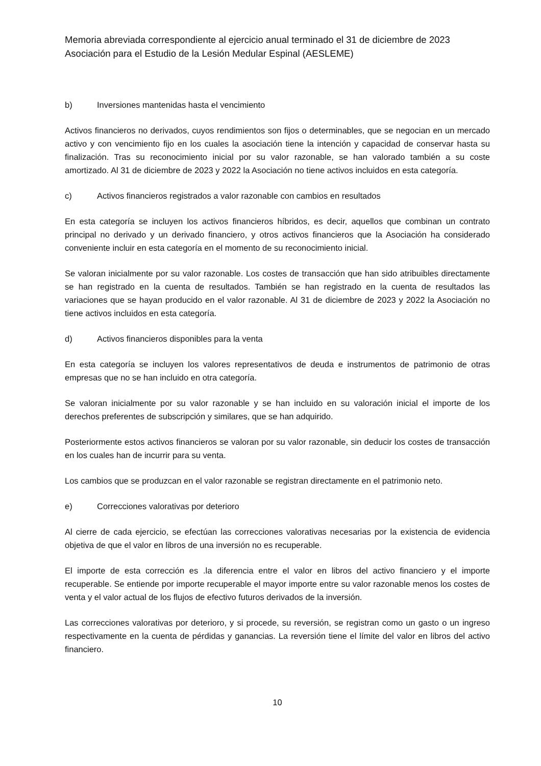Memoria abreviada correspondiente al ejercicio anual terminado el 31 de diciembre de 2023
Asociación para el Estudio de la Lesión Medular Espinal (AESLEME)
b) Inversiones mantenidas hasta el vencimiento
Activos financieros no derivados, cuyos rendimientos son fijos o determinables, que se negocian en un mercado activo y con vencimiento fijo en los cuales la asociación tiene la intención y capacidad de conservar hasta su finalización. Tras su reconocimiento inicial por su valor razonable, se han valorado también a su coste amortizado. Al 31 de diciembre de 2023 y 2022 la Asociación no tiene activos incluidos en esta categoría.
c) Activos financieros registrados a valor razonable con cambios en resultados
En esta categoría se incluyen los activos financieros híbridos, es decir, aquellos que combinan un contrato principal no derivado y un derivado financiero, y otros activos financieros que la Asociación ha considerado conveniente incluir en esta categoría en el momento de su reconocimiento inicial.
Se valoran inicialmente por su valor razonable. Los costes de transacción que han sido atribuibles directamente se han registrado en la cuenta de resultados. También se han registrado en la cuenta de resultados las variaciones que se hayan producido en el valor razonable. Al 31 de diciembre de 2023 y 2022 la Asociación no tiene activos incluidos en esta categoría.
d) Activos financieros disponibles para la venta
En esta categoría se incluyen los valores representativos de deuda e instrumentos de patrimonio de otras empresas que no se han incluido en otra categoría.
Se valoran inicialmente por su valor razonable y se han incluido en su valoración inicial el importe de los derechos preferentes de subscripción y similares, que se han adquirido.
Posteriormente estos activos financieros se valoran por su valor razonable, sin deducir los costes de transacción en los cuales han de incurrir para su venta.
Los cambios que se produzcan en el valor razonable se registran directamente en el patrimonio neto.
e) Correcciones valorativas por deterioro
Al cierre de cada ejercicio, se efectúan las correcciones valorativas necesarias por la existencia de evidencia objetiva de que el valor en libros de una inversión no es recuperable.
El importe de esta corrección es .la diferencia entre el valor en libros del activo financiero y el importe recuperable. Se entiende por importe recuperable el mayor importe entre su valor razonable menos los costes de venta y el valor actual de los flujos de efectivo futuros derivados de la inversión.
Las correcciones valorativas por deterioro, y si procede, su reversión, se registran como un gasto o un ingreso respectivamente en la cuenta de pérdidas y ganancias. La reversión tiene el límite del valor en libros del activo financiero.
10